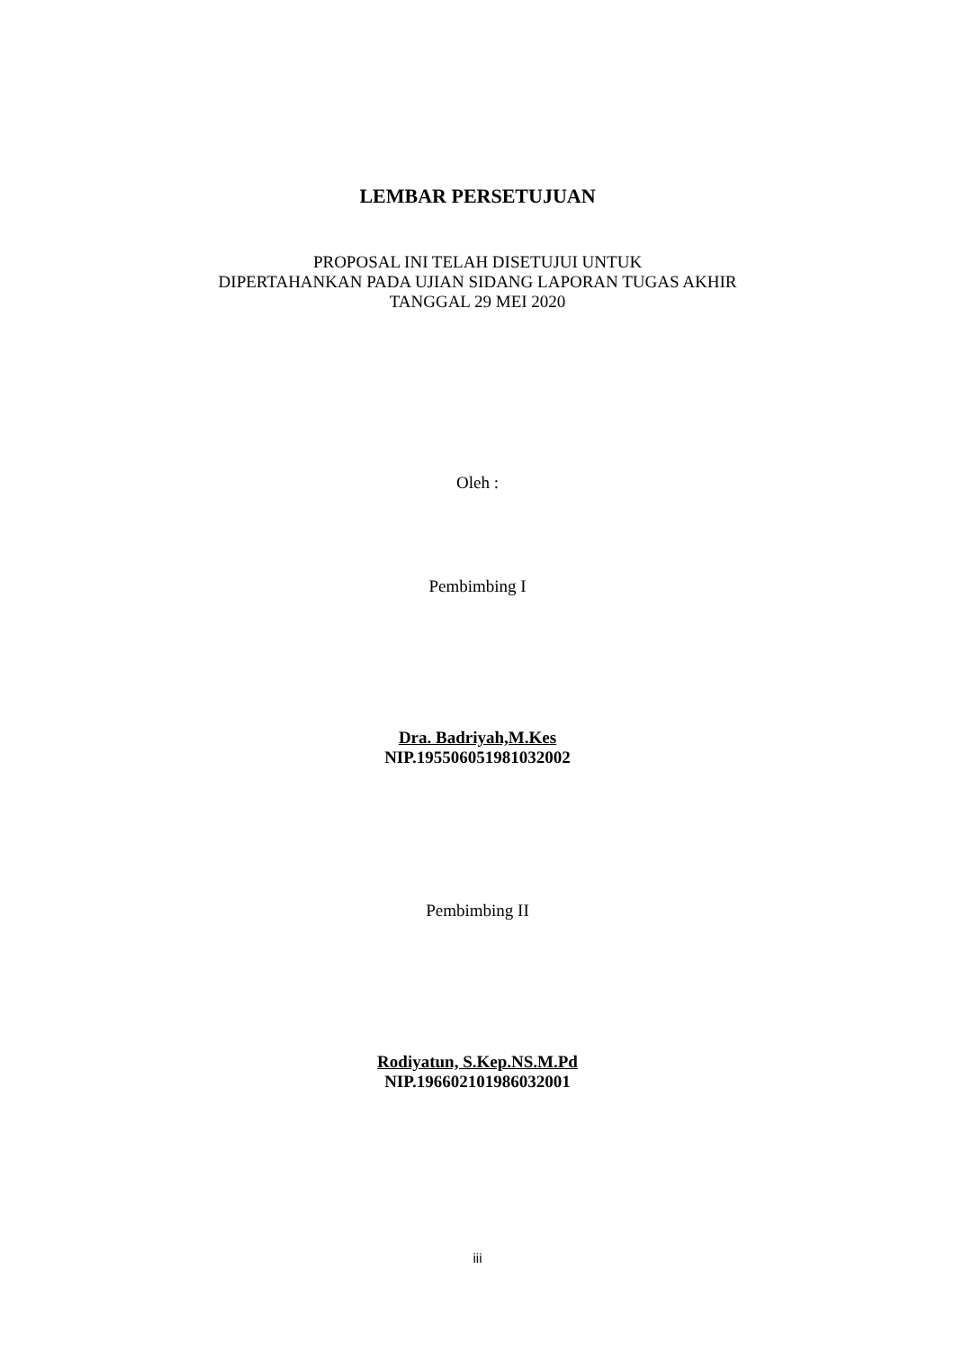LEMBAR PERSETUJUAN
PROPOSAL INI TELAH DISETUJUI UNTUK
DIPERTAHANKAN PADA UJIAN SIDANG LAPORAN TUGAS AKHIR
TANGGAL 29 MEI 2020
Oleh :
Pembimbing I
Dra. Badriyah,M.Kes
NIP.195506051981032002
Pembimbing II
Rodiyatun, S.Kep.NS.M.Pd
NIP.196602101986032001
iii